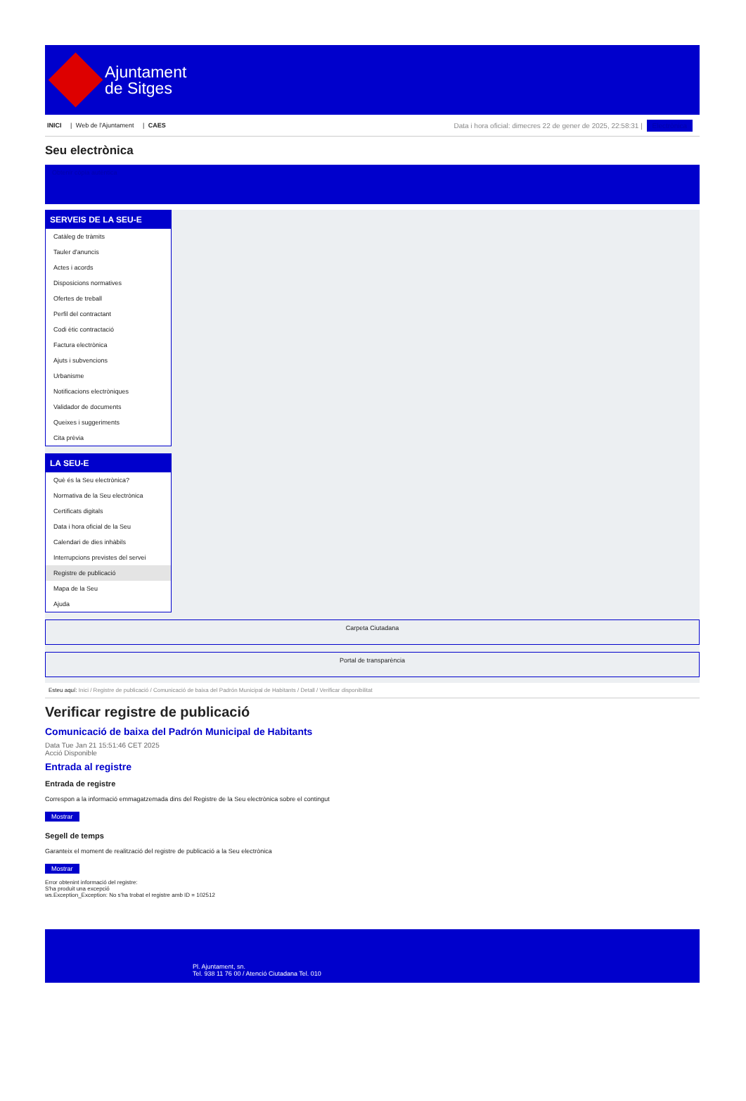Ajuntament
de Sitges
INICI | Web de l'Ajuntament | CAES
Data i hora oficial: dimecres 22 de gener de 2025, 22:58:31 | Electrònica
Seu electrònica
Obtenir còpia autèntica
SERVEIS DE LA SEU-E
Catàleg de tràmits
Tauler d'anuncis
Actes i acords
Disposicions normatives
Ofertes de treball
Perfil del contractant
Codi ètic contractació
Factura electrònica
Ajuts i subvencions
Urbanisme
Notificacions electròniques
Validador de documents
Queixes i suggeriments
Cita prèvia
LA SEU-E
Què és la Seu electrònica?
Normativa de la Seu electrònica
Certificats digitals
Data i hora oficial de la Seu
Calendari de dies inhàbils
Interrupcions previstes del servei
Registre de publicació
Mapa de la Seu
Ajuda
Carpeta Ciutadana
Portal de transparència
Esteu aquí: Inici / Registre de publicació / Comunicació de baixa del Padrón Municipal de Habitants / Detall / Verificar disponibilitat
Verificar registre de publicació
Comunicació de baixa del Padrón Municipal de Habitants
Data Tue Jan 21 15:51:46 CET 2025
Acció Disponible
Entrada al registre
Entrada de registre
Correspon a la informació emmagatzemada dins del Registre de la Seu electrònica sobre el contingut
Mostrar
Segell de temps
Garanteix el moment de realització del registre de publicació a la Seu electrònica
Mostrar
Error obtenint informació del registre:
S'ha produit una excepció
ws.Exception_Exception: No s'ha trobat el registre amb ID = 102512
Pl. Ajuntament, sn.
Tel. 938 11 76 00 / Atenció Ciutadana Tel. 010